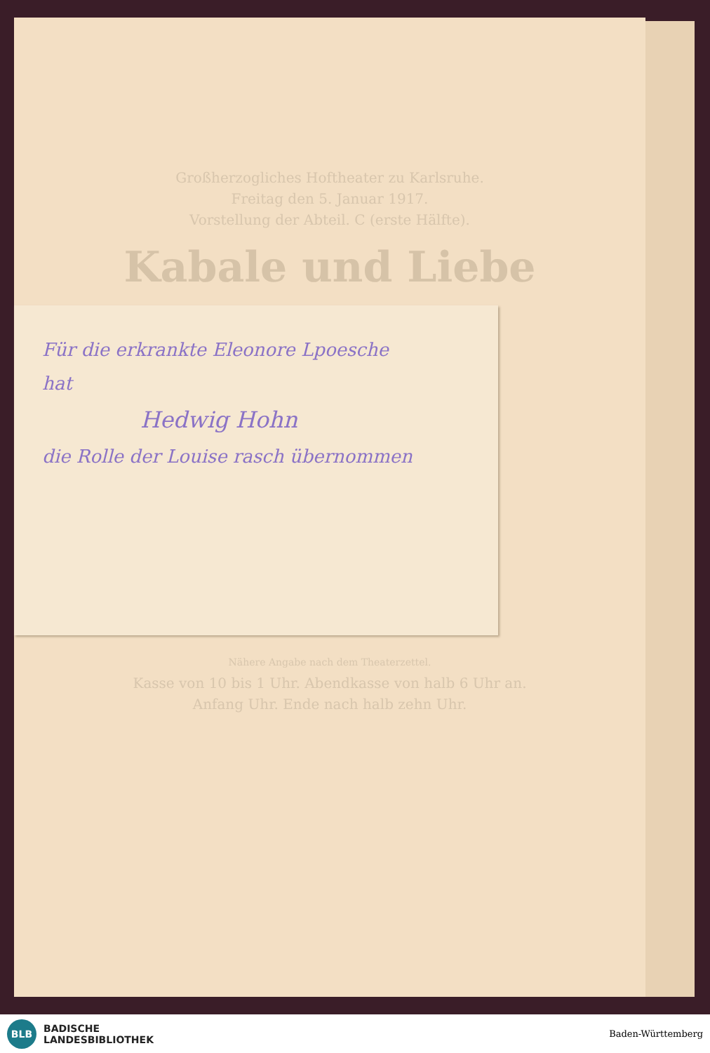Großherzogliches Hoftheater zu Karlsruhe.
Freitag den 5. Januar 1917.
Vorstellung der Abteil. C (erste Hälfte).
Kabale und Liebe
Für die erkrankte Eleonore Lpoesche
hat
Hedwig Hohn
die Rolle der Louise rasch übernommen
Nähere Angabe nach dem Theaterzettel.
Kasse von 10 bis 1 Uhr. Abendkasse von halb 6 Uhr an.
Anfang Uhr. Ende nach halb zehn Uhr.
BLB
BADISCHE
LANDESBIBLIOTHEK
Baden-Württemberg